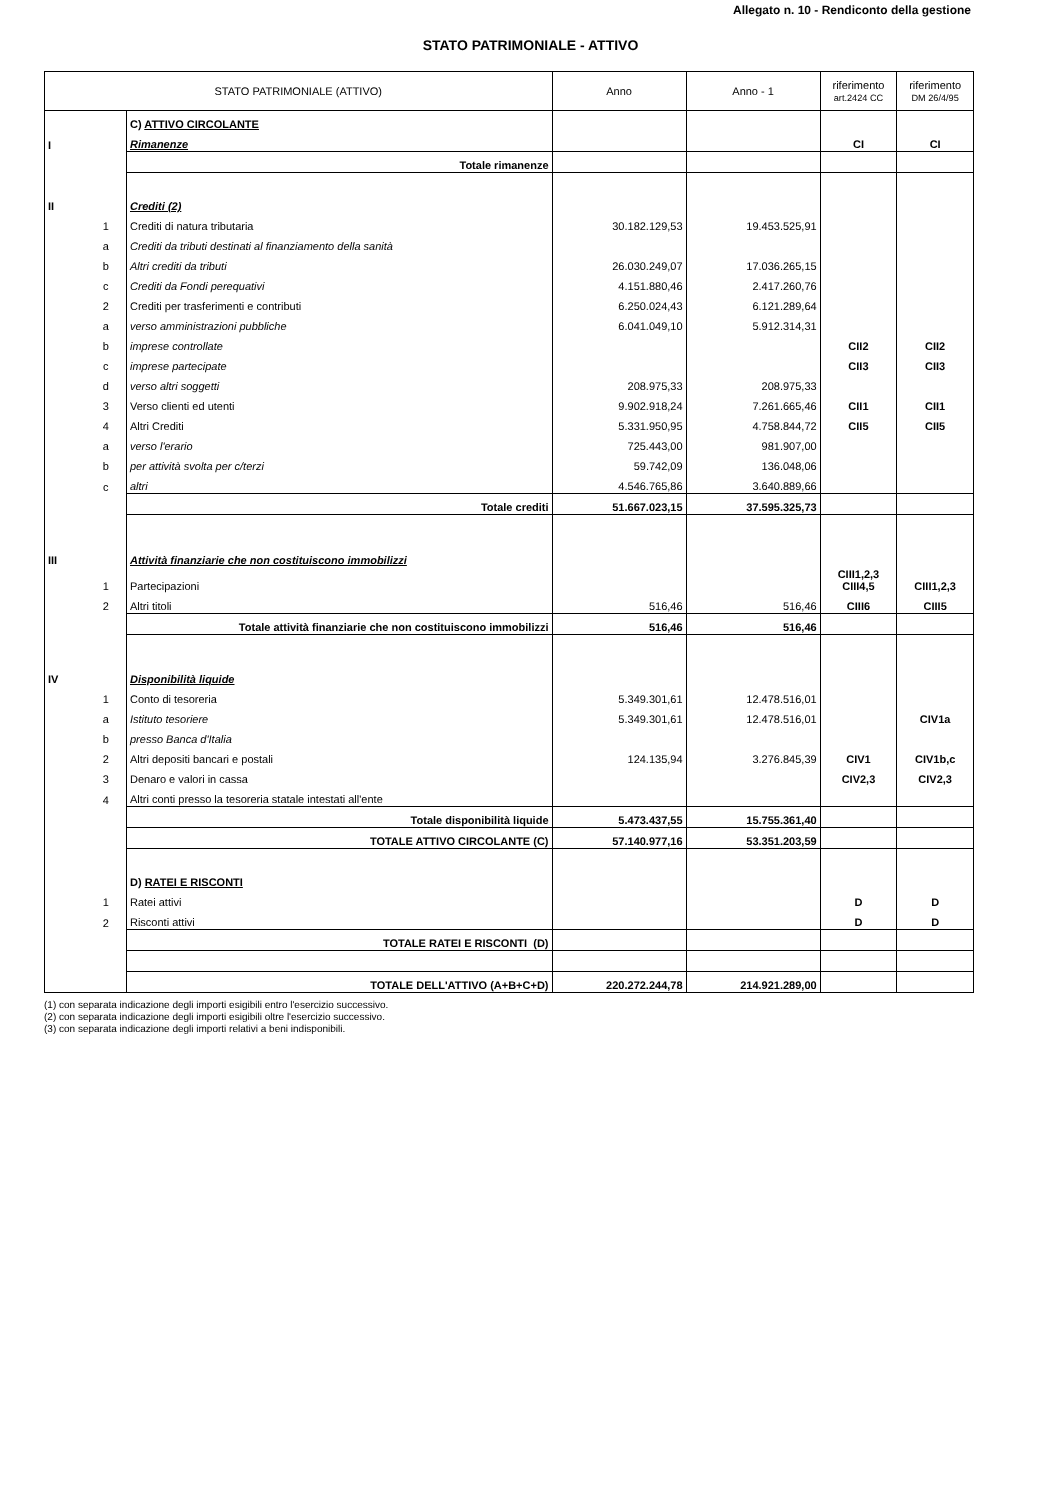Allegato n. 10 - Rendiconto della gestione
STATO PATRIMONIALE - ATTIVO
| STATO PATRIMONIALE (ATTIVO) | | | Anno | Anno - 1 | riferimento art.2424 CC | riferimento DM 26/4/95 |
| --- | --- | --- | --- | --- | --- | --- |
| | | C) ATTIVO CIRCOLANTE | | | | |
| I | | Rimanenze | | | CI | CI |
| | | Totale rimanenze | | | | |
| II | | Crediti (2) | | | | |
| | 1 | Crediti di natura tributaria | 30.182.129,53 | 19.453.525,91 | | |
| | a | Crediti da tributi destinati al finanziamento della sanità | | | | |
| | b | Altri crediti da tributi | 26.030.249,07 | 17.036.265,15 | | |
| | c | Crediti da Fondi perequativi | 4.151.880,46 | 2.417.260,76 | | |
| | 2 | Crediti per trasferimenti e contributi | 6.250.024,43 | 6.121.289,64 | | |
| | a | verso amministrazioni pubbliche | 6.041.049,10 | 5.912.314,31 | | |
| | b | imprese controllate | | | CII2 | CII2 |
| | c | imprese partecipate | | | CII3 | CII3 |
| | d | verso altri soggetti | 208.975,33 | 208.975,33 | | |
| | 3 | Verso clienti ed utenti | 9.902.918,24 | 7.261.665,46 | CII1 | CII1 |
| | 4 | Altri Crediti | 5.331.950,95 | 4.758.844,72 | CII5 | CII5 |
| | a | verso l'erario | 725.443,00 | 981.907,00 | | |
| | b | per attività svolta per c/terzi | 59.742,09 | 136.048,06 | | |
| | c | altri | 4.546.765,86 | 3.640.889,66 | | |
| | | Totale crediti | 51.667.023,15 | 37.595.325,73 | | |
| III | | Attività finanziarie che non costituiscono immobilizzi | | | | |
| | 1 | Partecipazioni | | | CIII1,2,3 CIII4,5 | CIII1,2,3 |
| | 2 | Altri titoli | 516,46 | 516,46 | CIII6 | CIII5 |
| | | Totale attività finanziarie che non costituiscono immobilizzi | 516,46 | 516,46 | | |
| IV | | Disponibilità liquide | | | | |
| | 1 | Conto di tesoreria | 5.349.301,61 | 12.478.516,01 | | |
| | a | Istituto tesoriere | 5.349.301,61 | 12.478.516,01 | | CIV1a |
| | b | presso Banca d'Italia | | | | |
| | 2 | Altri depositi bancari e postali | 124.135,94 | 3.276.845,39 | CIV1 | CIV1b,c |
| | 3 | Denaro e valori in cassa | | | CIV2,3 | CIV2,3 |
| | 4 | Altri conti presso la tesoreria statale intestati all'ente | | | | |
| | | Totale disponibilità liquide | 5.473.437,55 | 15.755.361,40 | | |
| | | TOTALE ATTIVO CIRCOLANTE (C) | 57.140.977,16 | 53.351.203,59 | | |
| | | D) RATEI E RISCONTI | | | | |
| | 1 | Ratei attivi | | | D | D |
| | 2 | Risconti attivi | | | D | D |
| | | TOTALE RATEI E RISCONTI (D) | | | | |
| | | TOTALE DELL'ATTIVO (A+B+C+D) | 220.272.244,78 | 214.921.289,00 | | |
(1) con separata indicazione degli importi esigibili entro l'esercizio successivo.
(2) con separata indicazione degli importi esigibili oltre l'esercizio successivo.
(3) con separata indicazione degli importi relativi a beni indisponibili.